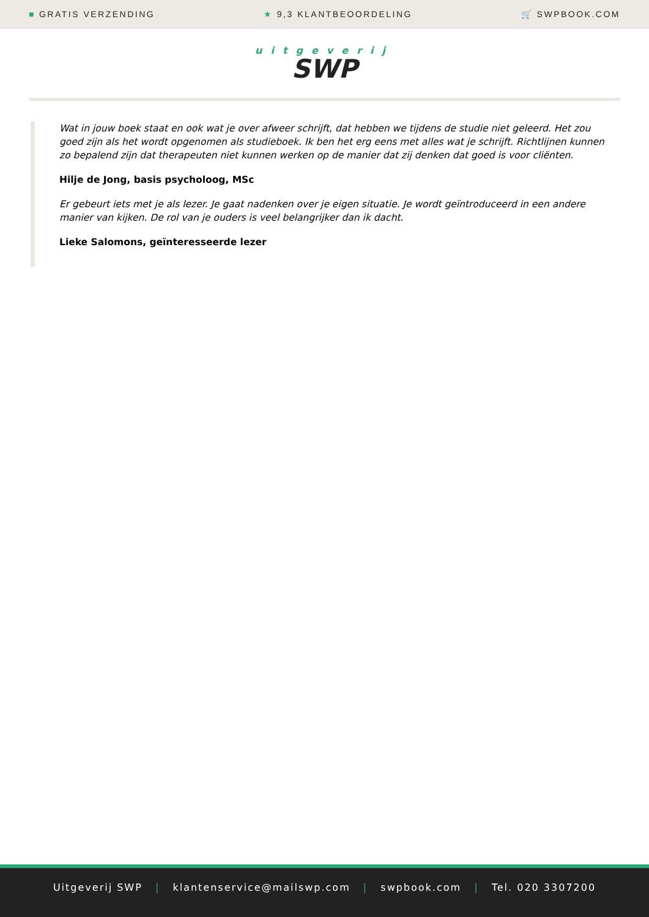■ GRATIS VERZENDING ★ 9,3 KLANTBEOORDELING 🛒 SWPBOOK.COM
uitgeverij
SWP
Wat in jouw boek staat en ook wat je over afweer schrijft, dat hebben we tijdens de studie niet geleerd. Het zou goed zijn als het wordt opgenomen als studieboek. Ik ben het erg eens met alles wat je schrijft. Richtlijnen kunnen zo bepalend zijn dat therapeuten niet kunnen werken op de manier dat zij denken dat goed is voor cliënten.
Hilje de Jong, basis psycholoog, MSc
Er gebeurt iets met je als lezer. Je gaat nadenken over je eigen situatie. Je wordt geïntroduceerd in een andere manier van kijken. De rol van je ouders is veel belangrijker dan ik dacht.
Lieke Salomons, geïnteresseerde lezer
Uitgeverij SWP | klantenservice@mailswp.com | swpbook.com | Tel. 020 3307200